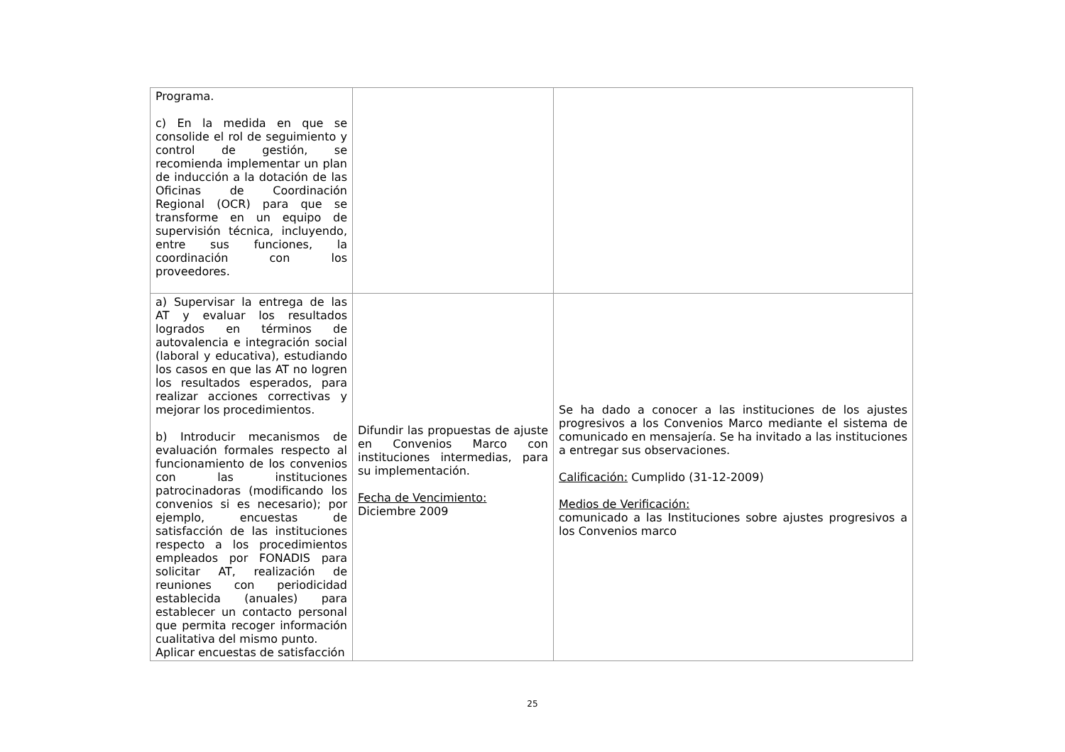| Programa. c) En la medida en que se consolide el rol de seguimiento y control de gestión, se recomienda implementar un plan de inducción a la dotación de las Oficinas de Coordinación Regional (OCR) para que se transforme en un equipo de supervisión técnica, incluyendo, entre sus funciones, la coordinación con los proveedores. | | |
| a) Supervisar la entrega de las AT y evaluar los resultados logrados en términos de autovalencia e integración social (laboral y educativa), estudiando los casos en que las AT no logren los resultados esperados, para realizar acciones correctivas y mejorar los procedimientos. b) Introducir mecanismos de evaluación formales respecto al funcionamiento de los convenios con las instituciones patrocinadoras (modificando los convenios si es necesario); por ejemplo, encuestas de satisfacción de las instituciones respecto a los procedimientos empleados por FONADIS para solicitar AT, realización de reuniones con periodicidad establecida (anuales) para establecer un contacto personal que permita recoger información cualitativa del mismo punto. Aplicar encuestas de satisfacción | Difundir las propuestas de ajuste en Convenios Marco con instituciones intermedias, para su implementación. Fecha de Vencimiento: Diciembre 2009 | Se ha dado a conocer a las instituciones de los ajustes progresivos a los Convenios Marco mediante el sistema de comunicado en mensajería. Se ha invitado a las instituciones a entregar sus observaciones. Calificación: Cumplido (31-12-2009) Medios de Verificación: comunicado a las Instituciones sobre ajustes progresivos a los Convenios marco |
25